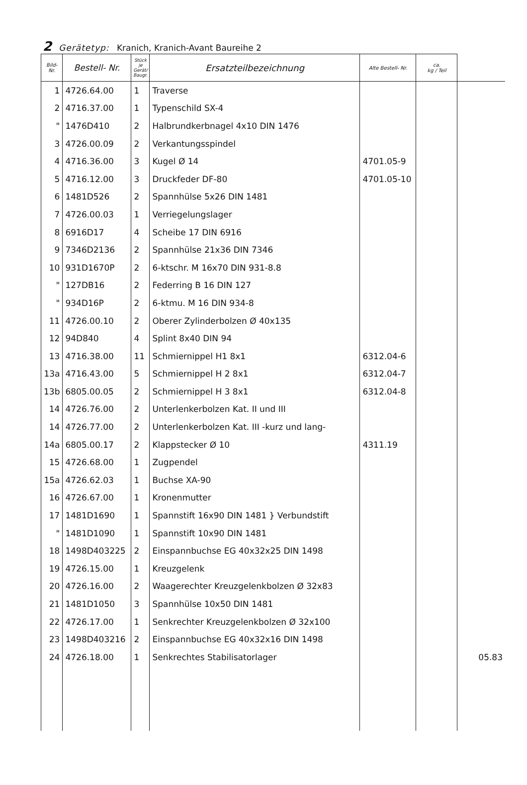2 Gerätetyp: Kranich, Kranich-Avant Baureihe 2
| Bild- Nr. | Bestell- Nr. | Stück je Gerät/ Baugr. | Ersatzteilbezeichnung | Alte Bestell- Nr. | ca. kg / Teil | |
| --- | --- | --- | --- | --- | --- | --- |
| 1 | 4726.64.00 | 1 | Traverse | | | |
| 2 | 4716.37.00 | 1 | Typenschild SX-4 | | | |
| " | 1476D410 | 2 | Halbrundkerbnagel 4x10 DIN 1476 | | | |
| 3 | 4726.00.09 | 2 | Verkantungsspindel | | | |
| 4 | 4716.36.00 | 3 | Kugel Ø 14 | 4701.05-9 | | |
| 5 | 4716.12.00 | 3 | Druckfeder DF-80 | 4701.05-10 | | |
| 6 | 1481D526 | 2 | Spannhülse 5x26 DIN 1481 | | | |
| 7 | 4726.00.03 | 1 | Verriegelungslager | | | |
| 8 | 6916D17 | 4 | Scheibe 17 DIN 6916 | | | |
| 9 | 7346D2136 | 2 | Spannhülse 21x36 DIN 7346 | | | |
| 10 | 931D1670P | 2 | 6-ktschr. M 16x70 DIN 931-8.8 | | | |
| " | 127DB16 | 2 | Federring B 16 DIN 127 | | | |
| " | 934D16P | 2 | 6-ktmu. M 16 DIN 934-8 | | | |
| 11 | 4726.00.10 | 2 | Oberer Zylinderbolzen Ø 40x135 | | | |
| 12 | 94D840 | 4 | Splint 8x40 DIN 94 | | | |
| 13 | 4716.38.00 | 11 | Schmiernippel H1 8x1 | 6312.04-6 | | |
| 13a | 4716.43.00 | 5 | Schmiernippel H 2 8x1 | 6312.04-7 | | |
| 13b | 6805.00.05 | 2 | Schmiernippel H 3 8x1 | 6312.04-8 | | |
| 14 | 4726.76.00 | 2 | Unterlenkerbolzen Kat. II und III | | | |
| 14 | 4726.77.00 | 2 | Unterlenkerbolzen Kat. III -kurz und lang- | | | |
| 14a | 6805.00.17 | 2 | Klappstecker Ø 10 | 4311.19 | | |
| 15 | 4726.68.00 | 1 | Zugpendel | | | |
| 15a | 4726.62.03 | 1 | Buchse XA-90 | | | |
| 16 | 4726.67.00 | 1 | Kronenmutter | | | |
| 17 | 1481D1690 | 1 | Spannstift 16x90 DIN 1481 } Verbundstift | | | |
| " | 1481D1090 | 1 | Spannstift 10x90 DIN 1481 | | | |
| 18 | 1498D403225 | 2 | Einspannbuchse EG 40x32x25 DIN 1498 | | | |
| 19 | 4726.15.00 | 1 | Kreuzgelenk | | | |
| 20 | 4726.16.00 | 2 | Waagerechter Kreuzgelenkbolzen Ø 32x83 | | | |
| 21 | 1481D1050 | 3 | Spannhülse 10x50 DIN 1481 | | | |
| 22 | 4726.17.00 | 1 | Senkrechter Kreuzgelenkbolzen Ø 32x100 | | | |
| 23 | 1498D403216 | 2 | Einspannbuchse EG 40x32x16 DIN 1498 | | | |
| 24 | 4726.18.00 | 1 | Senkrechtes Stabilisatorlager | | | 05.83 |